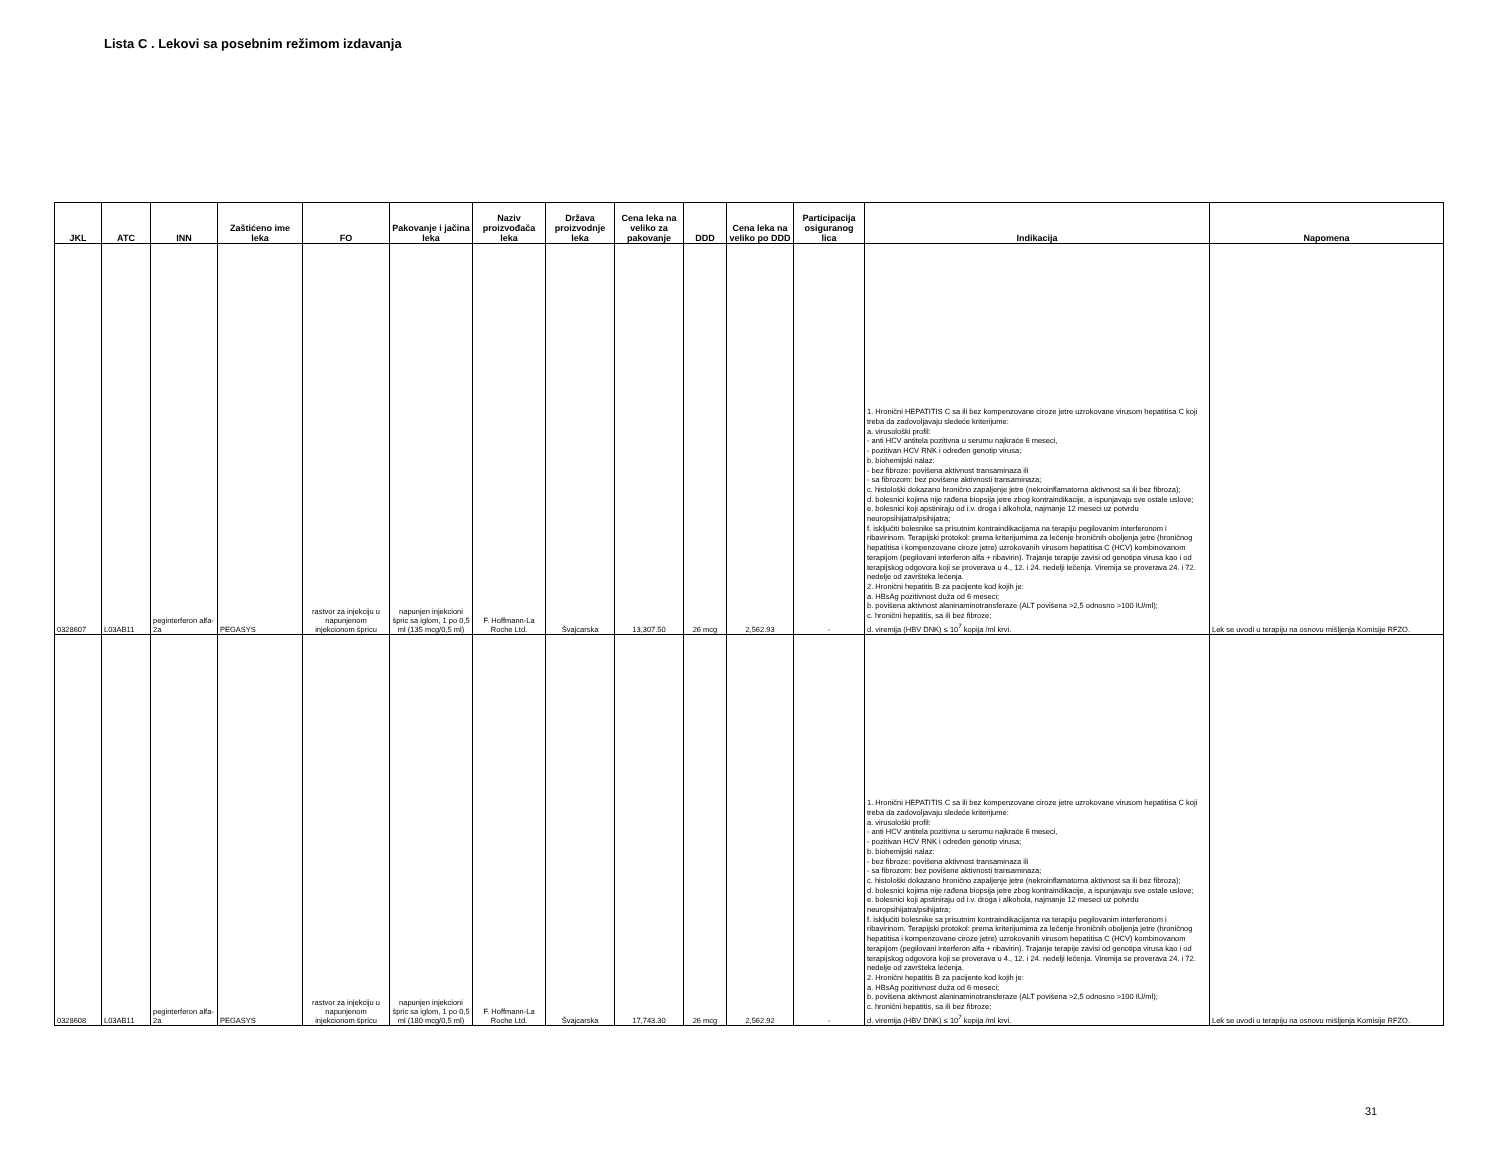Lista C . Lekovi sa posebnim režimom izdavanja
| JKL | ATC | INN | Zaštićeno ime leka | FO | Pakovanje i jačina leka | Naziv proizvođača leka | Država proizvodnje leka | Cena leka na veliko za pakovanje | DDD | Cena leka na veliko po DDD | Participacija osiguranog lica | Indikacija | Napomena |
| --- | --- | --- | --- | --- | --- | --- | --- | --- | --- | --- | --- | --- | --- |
| 0328607 | L03AB11 | peginterferon alfa-2a | PEGASYS | rastvor za injekciju u napunjenom injekcionom špricu | napunjen injekcioni špric sa iglom, 1 po 0,5 ml (135 mcg/0,5 ml) | F. Hoffmann-La Roche Ltd. | Švajcarska | 13,307.50 | 26 mcg | 2,562.93 | - | 1. Hronični HEPATITIS C sa ili bez kompenzovane ciroze jetre uzrokovane virusom hepatitisa C koji treba da zadovoljavaju sledeće kriterijume: a. virusološki profil: - anti HCV antitela pozitivna u serumu najkraće 6 meseci, - pozitivan HCV RNK i određen genotip virusa; b. biohemijski nalaz: - bez fibroze: povišena aktivnost transaminaza ili - sa fibrozom: bez povišene aktivnosti transaminaza; c. histološki dokazano hronično zapaljenje jetre (nekroinflamatorna aktivnost sa ili bez fibroza); d. bolesnici kojima nije rađena biopsija jetre zbog kontraindikacije, a ispunjavaju sve ostale uslove; e. bolesnici koji apstiniraju od i.v. droga i alkohola, najmanje 12 meseci uz potvrdu neuropsihijatra/psihijatra; f. isključiti bolesnike sa prisutnim kontraindikacijama na terapiju pegilovanim interferonom i ribavirinom. Terapijski protokol: prema kriterijumima za lečenje hroničnih oboljenja jetre (hroničnog hepatitisa i kompenzovane ciroze jetre) uzrokovanih virusom hepatitisa C (HCV) kombinovanom terapijom (pegilovani interferon alfa + ribavirin). Trajanje terapije zavisi od genotipa virusa kao i od terapijskog odgovora koji se proverava u 4., 12. i 24. nedelji lečenja. Viremija se proverava 24. i 72. nedelje od završteka lečenja. 2. Hronični hepatitis B za pacijente kod kojih je: a. HBsAg pozitivnost duža od 6 meseci; b. povišena aktivnost alaninaminotransferaze (ALT povišena >2,5 odnosno >100 IU/ml); c. hronični hepatitis, sa ili bez fibroze; d. viremija (HBV DNK) ≤ 10<sup>7</sup> kopija /ml krvi. | Lek se uvodi u terapiju na osnovu mišljenja Komisije RFZO. |
| 0328608 | L03AB11 | peginterferon alfa-2a | PEGASYS | rastvor za injekciju u napunjenom injekcionom špricu | napunjen injekcioni špric sa iglom, 1 po 0,5 ml (180 mcg/0,5 ml) | F. Hoffmann-La Roche Ltd. | Švajcarska | 17,743.30 | 26 mcg | 2,562.92 | - | 1. Hronični HEPATITIS C sa ili bez kompenzovane ciroze jetre uzrokovane virusom hepatitisa C koji treba da zadovoljavaju sledeće kriterijume: a. virusološki profil: - anti HCV antitela pozitivna u serumu najkraće 6 meseci, - pozitivan HCV RNK i određen genotip virusa; b. biohemijski nalaz: - bez fibroze: povišena aktivnost transaminaza ili - sa fibrozom: bez povišene aktivnosti transaminaza; c. histološki dokazano hronično zapaljenje jetre (nekroinflamatorna aktivnost sa ili bez fibroza); d. bolesnici kojima nije rađena biopsija jetre zbog kontraindikacije, a ispunjavaju sve ostale uslove; e. bolesnici koji apstiniraju od i.v. droga i alkohola, najmanje 12 meseci uz potvrdu neuropsihijatra/psihijatra; f. isključiti bolesnike sa prisutnim kontraindikacijama na terapiju pegilovanim interferonom i ribavirinom. Terapijski protokol: prema kriterijumima za lečenje hroničnih oboljenja jetre (hroničnog hepatitisa i kompenzovane ciroze jetre) uzrokovanih virusom hepatitisa C (HCV) kombinovanom terapijom (pegilovani interferon alfa + ribavirin). Trajanje terapije zavisi od genotipa virusa kao i od terapijskog odgovora koji se proverava u 4., 12. i 24. nedelji lečenja. Viremija se proverava 24. i 72. nedelje od završteka lečenja. 2. Hronični hepatitis B za pacijente kod kojih je: a. HBsAg pozitivnost duža od 6 meseci; b. povišena aktivnost alaninaminotransferaze (ALT povišena >2,5 odnosno >100 IU/ml); c. hronični hepatitis, sa ili bez fibroze; d. viremija (HBV DNK) ≤ 10<sup>7</sup> kopija /ml krvi. | Lek se uvodi u terapiju na osnovu mišljenja Komisije RFZO. |
31